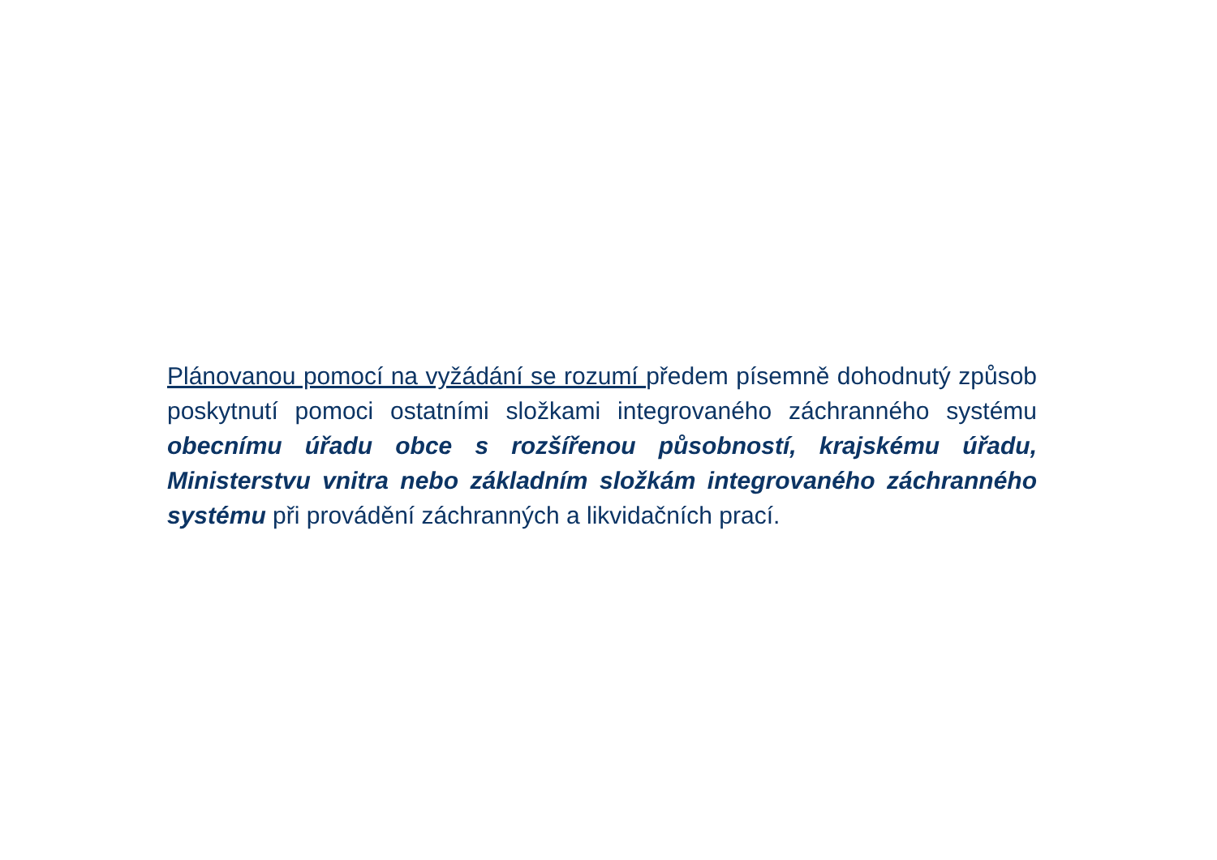Plánovanou pomocí na vyžádání se rozumí předem písemně dohodnutý způsob poskytnutí pomoci ostatními složkami integrovaného záchranného systému obecnímu úřadu obce s rozšířenou působností, krajskému úřadu, Ministerstvu vnitra nebo základním složkám integrovaného záchranného systému při provádění záchranných a likvidačních prací.